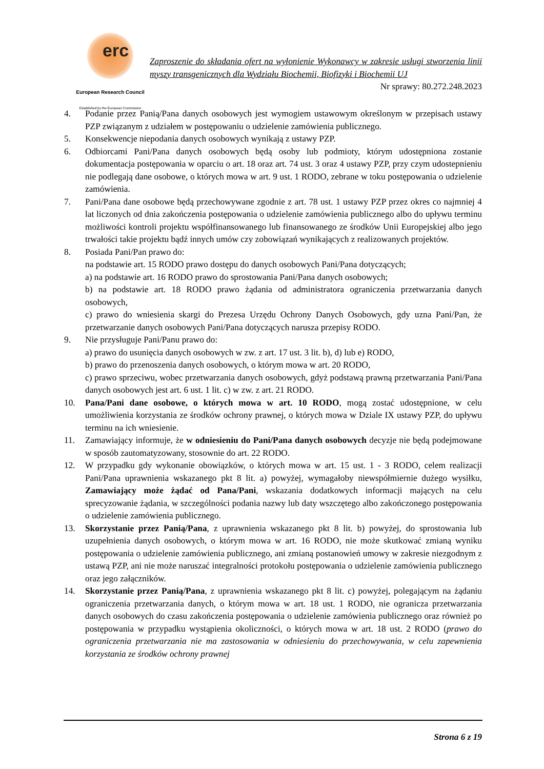erc
European Research Council
Established by the European Commission
Zaproszenie do składania ofert na wyłonienie Wykonawcy w zakresie usługi stworzenia linii myszy transgenicznych dla Wydziału Biochemii, Biofizyki i Biochemii UJ
Nr sprawy: 80.272.248.2023
4. Podanie przez Panią/Pana danych osobowych jest wymogiem ustawowym określonym w przepisach ustawy PZP związanym z udziałem w postępowaniu o udzielenie zamówienia publicznego.
5. Konsekwencje niepodania danych osobowych wynikają z ustawy PZP.
6. Odbiorcami Pani/Pana danych osobowych będą osoby lub podmioty, którym udostępniona zostanie dokumentacja postępowania w oparciu o art. 18 oraz art. 74 ust. 3 oraz 4 ustawy PZP, przy czym udostepnieniu nie podlegają dane osobowe, o których mowa w art. 9 ust. 1 RODO, zebrane w toku postępowania o udzielenie zamówienia.
7. Pani/Pana dane osobowe będą przechowywane zgodnie z art. 78 ust. 1 ustawy PZP przez okres co najmniej 4 lat liczonych od dnia zakończenia postępowania o udzielenie zamówienia publicznego albo do upływu terminu możliwości kontroli projektu współfinansowanego lub finansowanego ze środków Unii Europejskiej albo jego trwałości takie projektu bądź innych umów czy zobowiązań wynikających z realizowanych projektów.
8. Posiada Pani/Pan prawo do:
na podstawie art. 15 RODO prawo dostępu do danych osobowych Pani/Pana dotyczących;
a) na podstawie art. 16 RODO prawo do sprostowania Pani/Pana danych osobowych;
b) na podstawie art. 18 RODO prawo żądania od administratora ograniczenia przetwarzania danych osobowych,
c) prawo do wniesienia skargi do Prezesa Urzędu Ochrony Danych Osobowych, gdy uzna Pani/Pan, że przetwarzanie danych osobowych Pani/Pana dotyczących narusza przepisy RODO.
9. Nie przysługuje Pani/Panu prawo do:
a) prawo do usunięcia danych osobowych w zw. z art. 17 ust. 3 lit. b), d) lub e) RODO,
b) prawo do przenoszenia danych osobowych, o którym mowa w art. 20 RODO,
c) prawo sprzeciwu, wobec przetwarzania danych osobowych, gdyż podstawą prawną przetwarzania Pani/Pana danych osobowych jest art. 6 ust. 1 lit. c) w zw. z art. 21 RODO.
10. Pana/Pani dane osobowe, o których mowa w art. 10 RODO, mogą zostać udostępnione, w celu umożliwienia korzystania ze środków ochrony prawnej, o których mowa w Dziale IX ustawy PZP, do upływu terminu na ich wniesienie.
11. Zamawiający informuje, że w odniesieniu do Pani/Pana danych osobowych decyzje nie będą podejmowane w sposób zautomatyzowany, stosownie do art. 22 RODO.
12. W przypadku gdy wykonanie obowiązków, o których mowa w art. 15 ust. 1 - 3 RODO, celem realizacji Pani/Pana uprawnienia wskazanego pkt 8 lit. a) powyżej, wymagałoby niewspółmiernie dużego wysiłku, Zamawiający może żądać od Pana/Pani, wskazania dodatkowych informacji mających na celu sprecyzowanie żądania, w szczególności podania nazwy lub daty wszczętego albo zakończonego postępowania o udzielenie zamówienia publicznego.
13. Skorzystanie przez Panią/Pana, z uprawnienia wskazanego pkt 8 lit. b) powyżej, do sprostowania lub uzupełnienia danych osobowych, o którym mowa w art. 16 RODO, nie może skutkować zmianą wyniku postępowania o udzielenie zamówienia publicznego, ani zmianą postanowień umowy w zakresie niezgodnym z ustawą PZP, ani nie może naruszać integralności protokołu postępowania o udzielenie zamówienia publicznego oraz jego załączników.
14. Skorzystanie przez Panią/Pana, z uprawnienia wskazanego pkt 8 lit. c) powyżej, polegającym na żądaniu ograniczenia przetwarzania danych, o którym mowa w art. 18 ust. 1 RODO, nie ogranicza przetwarzania danych osobowych do czasu zakończenia postępowania o udzielenie zamówienia publicznego oraz również po postępowania w przypadku wystąpienia okoliczności, o których mowa w art. 18 ust. 2 RODO (prawo do ograniczenia przetwarzania nie ma zastosowania w odniesieniu do przechowywania, w celu zapewnienia korzystania ze środków ochrony prawnej
Strona 6 z 19